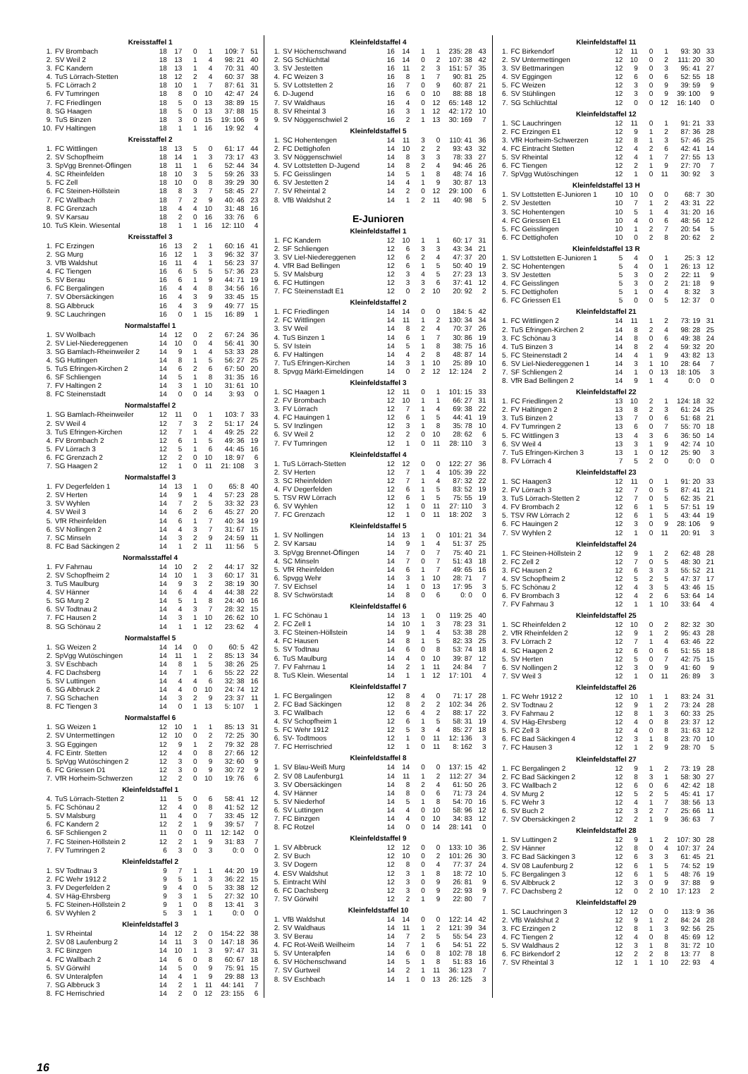| Kreisstaffel 1 | | | | | | | |
| --- | --- | --- | --- | --- | --- | --- | --- |
| 1. | FV Brombach | 18 | 17 | 0 | 1 | 109: 7 | 51 |
| 2. | SV Weil 2 | 18 | 13 | 1 | 4 | 98: 21 | 40 |
| 3. | FC Kandern | 18 | 13 | 1 | 4 | 70: 31 | 40 |
| 4. | TuS Lörrach-Stetten | 18 | 12 | 2 | 4 | 60: 37 | 38 |
| 5. | FC Lörrach 2 | 18 | 10 | 1 | 7 | 87: 61 | 31 |
| 6. | FV Tumringen | 18 | 8 | 0 | 10 | 42: 47 | 24 |
| 7. | FC Friedlingen | 18 | 5 | 0 | 13 | 38: 89 | 15 |
| 8. | SG Haagen | 18 | 5 | 0 | 13 | 37: 88 | 15 |
| 9. | TuS Binzen | 18 | 3 | 0 | 15 | 19: 106 | 9 |
| 10. | FV Haltingen | 18 | 1 | 1 | 16 | 19: 92 | 4 |
| Kreisstaffel 2 | | | | | | | |
| 1. | FC Wittlingen | 18 | 13 | 5 | 0 | 61: 17 | 44 |
| 2. | SV Schopfheim | 18 | 14 | 1 | 3 | 73: 17 | 43 |
| 3. | SpVgg Brennet-Öflingen | 18 | 11 | 1 | 6 | 52: 44 | 34 |
| 4. | SC Rheinfelden | 18 | 10 | 3 | 5 | 59: 26 | 33 |
| 5. | FC Zell | 18 | 10 | 0 | 8 | 39: 29 | 30 |
| 6. | FC Steinen-Höllstein | 18 | 8 | 3 | 7 | 58: 45 | 27 |
| 7. | FC Wallbach | 18 | 7 | 2 | 9 | 40: 46 | 23 |
| 8. | FC Grenzach | 18 | 4 | 4 | 10 | 31: 48 | 16 |
| 9. | SV Karsau | 18 | 2 | 0 | 16 | 33: 76 | 6 |
| 10. | TuS Klein. Wiesental | 18 | 1 | 1 | 16 | 12: 110 | 4 |
| Kreisstaffel 3 | | | | | | | |
| 1. | FC Erzingen | 16 | 13 | 2 | 1 | 60: 16 | 41 |
| 2. | SG Murg | 16 | 12 | 1 | 3 | 96: 32 | 37 |
| 3. | VfB Waldshut | 16 | 11 | 4 | 1 | 56: 23 | 37 |
| 4. | FC Tiengen | 16 | 6 | 5 | 5 | 57: 36 | 23 |
| 5. | SV Berau | 16 | 6 | 1 | 9 | 44: 71 | 19 |
| 6. | FC Bergalingen | 16 | 4 | 4 | 8 | 34: 56 | 16 |
| 7. | SV Obersäckingen | 16 | 4 | 3 | 9 | 33: 45 | 15 |
| 8. | SG Albbruck | 16 | 4 | 3 | 9 | 49: 77 | 15 |
| 9. | SC Lauchringen | 16 | 0 | 1 | 15 | 16: 89 | 1 |
| Normalstaffel 1 | | | | | | | |
| 1. | SV Wollbach | 14 | 12 | 0 | 2 | 67: 24 | 36 |
| 2. | SV Liel-Niedereggenen | 14 | 10 | 0 | 4 | 56: 41 | 30 |
| 3. | SG Bamlach-Rheinweiler 2 | 14 | 9 | 1 | 4 | 53: 33 | 28 |
| 4. | SG Huttingen | 14 | 8 | 1 | 5 | 56: 27 | 25 |
| 5. | TuS Efringen-Kirchen 2 | 14 | 6 | 2 | 6 | 67: 50 | 20 |
| 6. | SF Schliengen | 14 | 5 | 1 | 8 | 31: 35 | 16 |
| 7. | FV Haltingen 2 | 14 | 3 | 1 | 10 | 31: 61 | 10 |
| 8. | FC Steinenstadt | 14 | 0 | 0 | 14 | 3: 93 | 0 |
| Normalstaffel 2 | | | | | | | |
| 1. | SG Bamlach-Rheinweiler | 12 | 11 | 0 | 1 | 103: 7 | 33 |
| 2. | SV Weil 4 | 12 | 7 | 3 | 2 | 51: 17 | 24 |
| 3. | TuS Efringen-Kirchen | 12 | 7 | 1 | 4 | 49: 25 | 22 |
| 4. | FV Brombach 2 | 12 | 6 | 1 | 5 | 49: 36 | 19 |
| 5. | FV Lörrach 3 | 12 | 5 | 1 | 6 | 44: 45 | 16 |
| 6. | FC Grenzach 2 | 12 | 2 | 0 | 10 | 18: 97 | 6 |
| 7. | SG Haagen 2 | 12 | 1 | 0 | 11 | 21: 108 | 3 |
| Normalstaffel 3 | | | | | | | |
| 1. | FV Degerfelden 1 | 14 | 13 | 1 | 0 | 65: 8 | 40 |
| 2. | SV Herten | 14 | 9 | 1 | 4 | 57: 23 | 28 |
| 3. | SV Wyhlen | 14 | 7 | 2 | 5 | 33: 32 | 23 |
| 4. | SV Weil 3 | 14 | 6 | 2 | 6 | 45: 27 | 20 |
| 5. | VfR Rheinfelden | 14 | 6 | 1 | 7 | 40: 34 | 19 |
| 6. | SV Nollingen 2 | 14 | 4 | 3 | 7 | 31: 67 | 15 |
| 7. | SC Minseln | 14 | 3 | 2 | 9 | 24: 59 | 11 |
| 8. | FC Bad Säckingen 2 | 14 | 1 | 2 | 11 | 11: 56 | 5 |
| Normalsstaffel 4 | | | | | | | |
| 1. | FV Fahrnau | 14 | 10 | 2 | 2 | 44: 17 | 32 |
| 2. | SV Schopfheim 2 | 14 | 10 | 1 | 3 | 60: 17 | 31 |
| 3. | TuS Maulburg | 14 | 9 | 3 | 2 | 38: 19 | 30 |
| 4. | SV Hänner | 14 | 6 | 4 | 4 | 44: 38 | 22 |
| 5. | SG Murg 2 | 14 | 5 | 1 | 8 | 24: 40 | 16 |
| 6. | SV Todtnau 2 | 14 | 4 | 3 | 7 | 28: 32 | 15 |
| 7. | FC Hausen 2 | 14 | 3 | 1 | 10 | 26: 62 | 10 |
| 8. | SG Schönau 2 | 14 | 1 | 1 | 12 | 23: 62 | 4 |
| Normalstaffel 5 | | | | | | | |
| 1. | SG Weizen 2 | 14 | 14 | 0 | 0 | 60: 5 | 42 |
| 2. | SpVgg Wutöschingen | 14 | 11 | 1 | 2 | 85: 13 | 34 |
| 3. | SV Eschbach | 14 | 8 | 1 | 5 | 38: 26 | 25 |
| 4. | FC Dachsberg | 14 | 7 | 1 | 6 | 55: 22 | 22 |
| 5. | SV Luttingen | 14 | 4 | 4 | 6 | 32: 38 | 16 |
| 6. | SG Albbruck 2 | 14 | 4 | 0 | 10 | 24: 74 | 12 |
| 7. | SG Schachen | 14 | 3 | 2 | 9 | 23: 37 | 11 |
| 8. | FC Tiengen 3 | 14 | 0 | 1 | 13 | 5: 107 | 1 |
| Normalstaffel 6 | | | | | | | |
| 1. | SG Weizen 1 | 12 | 10 | 1 | 1 | 85: 13 | 31 |
| 2. | SV Untermettingen | 12 | 10 | 0 | 2 | 72: 25 | 30 |
| 3. | SG Eggingen | 12 | 9 | 1 | 2 | 79: 32 | 28 |
| 4. | FC Eintr. Stetten | 12 | 4 | 0 | 8 | 27: 66 | 12 |
| 5. | SpVgg Wutöschingen 2 | 12 | 3 | 0 | 9 | 32: 60 | 9 |
| 6. | FC Griessen D1 | 12 | 3 | 0 | 9 | 30: 72 | 9 |
| 7. | VfR Horheim-Schwerzen | 12 | 2 | 0 | 10 | 19: 76 | 6 |
| Kleinfeldstaffel 1 | | | | | | | |
| 4. | TuS Lörrach-Stetten 2 | 11 | 5 | 0 | 6 | 58: 41 | 12 |
| 5. | FC Schönau 2 | 12 | 4 | 0 | 8 | 41: 52 | 12 |
| 5. | SV Malsburg | 11 | 4 | 0 | 7 | 33: 45 | 12 |
| 6. | FC Kandern 2 | 12 | 2 | 1 | 9 | 39: 57 | 7 |
| 6. | SF Schliengen 2 | 11 | 0 | 0 | 11 | 12: 142 | 0 |
| 7. | FC Steinen-Höllstein 2 | 12 | 2 | 1 | 9 | 31: 83 | 7 |
| 7. | FV Tumringen 2 | 6 | 3 | 0 | 3 | 0: 0 | 0 |
| Kleinfeldstaffel 2 | | | | | | | |
| 1. | SV Todtnau 3 | 9 | 7 | 1 | 1 | 44: 20 | 19 |
| 2. | FC Wehr 1912 2 | 9 | 5 | 1 | 3 | 36: 22 | 15 |
| 3. | FV Degerfelden 2 | 9 | 4 | 0 | 5 | 33: 38 | 12 |
| 4. | SV Häg-Ehrsberg | 9 | 3 | 1 | 5 | 27: 32 | 10 |
| 5. | FC Steinen-Höllstein 2 | 9 | 1 | 0 | 8 | 13: 41 | 3 |
| 6. | SV Wyhlen 2 | 5 | 3 | 1 | 1 | 0: 0 | 0 |
| Kleinfeldstaffel 3 | | | | | | | |
| 1. | SV Rheintal | 14 | 12 | 2 | 0 | 154: 22 | 38 |
| 2. | SV 08 Laufenburg 2 | 14 | 11 | 3 | 0 | 147: 18 | 36 |
| 3. | FC Binzgen | 14 | 10 | 1 | 3 | 97: 47 | 31 |
| 4. | FC Wallbach 2 | 14 | 6 | 0 | 8 | 60: 67 | 18 |
| 5. | SV Görwihl | 14 | 5 | 0 | 9 | 75: 91 | 15 |
| 6. | SV Unteralpfen | 14 | 4 | 1 | 9 | 29: 88 | 13 |
| 7. | SG Albbruck 3 | 14 | 2 | 1 | 11 | 44: 141 | 7 |
| 8. | FC Herrischried | 14 | 2 | 0 | 12 | 23: 155 | 6 |
| Kleinfeldstaffel 4 | | | | | | | |
| --- | --- | --- | --- | --- | --- | --- | --- |
| 1. | SV Höchenschwand | 16 | 14 | 1 | 1 | 235: 28 | 43 |
| 2. | SG Schlüchttal | 16 | 14 | 0 | 2 | 107: 38 | 42 |
| 3. | SV Jestetten | 16 | 11 | 2 | 3 | 151: 57 | 35 |
| 4. | FC Weizen 3 | 16 | 8 | 1 | 7 | 90: 81 | 25 |
| 5. | SV Lottstetten 2 | 16 | 7 | 0 | 9 | 60: 87 | 21 |
| 6. | D-Jugend | 16 | 6 | 0 | 10 | 88: 88 | 18 |
| 7. | SV Waldhaus | 16 | 4 | 0 | 12 | 65: 148 | 12 |
| 8. | SV Rheintal 3 | 16 | 3 | 1 | 12 | 42: 172 | 10 |
| 9. | SV Nöggenschwiel 2 | 16 | 2 | 1 | 13 | 30: 169 | 7 |
| Kleinfeldstaffel 5 | | | | | | | |
| 1. | SC Hohentengen | 14 | 11 | 3 | 0 | 110: 41 | 36 |
| 2. | FC Dettighofen | 14 | 10 | 2 | 2 | 93: 43 | 32 |
| 3. | SV Nöggenschwiel | 14 | 8 | 3 | 3 | 78: 33 | 27 |
| 4. | SV Lottstetten D-Jugend | 14 | 8 | 2 | 4 | 94: 46 | 26 |
| 5. | FC Geisslingen | 14 | 5 | 1 | 8 | 48: 74 | 16 |
| 6. | SV Jestetten 2 | 14 | 4 | 1 | 9 | 30: 87 | 13 |
| 7. | SV Rheintal 2 | 14 | 2 | 0 | 12 | 29: 100 | 6 |
| 8. | VfB Waldshut 2 | 14 | 1 | 2 | 11 | 40: 98 | 5 |
| E-Junioren | | | | | | | |
| Kleinfeldstaffel 1 | | | | | | | |
| 1. | FC Kandern | 12 | 10 | 1 | 1 | 60: 17 | 31 |
| 2. | SF Schliengen | 12 | 6 | 3 | 3 | 43: 34 | 21 |
| 3. | SV Liel-Niedereggenen | 12 | 6 | 2 | 4 | 47: 37 | 20 |
| 4. | VfR Bad Bellingen | 12 | 6 | 1 | 5 | 50: 40 | 19 |
| 5. | SV Malsburg | 12 | 3 | 4 | 5 | 27: 23 | 13 |
| 6. | FC Huttingen | 12 | 3 | 3 | 6 | 37: 41 | 12 |
| 7. | FC Steinenstadt E1 | 12 | 0 | 2 | 10 | 20: 92 | 2 |
| Kleinfeldstaffel 2 | | | | | | | |
| 1. | FC Friedlingen | 14 | 14 | 0 | 0 | 184: 5 | 42 |
| 2. | FC Wittlingen | 14 | 11 | 1 | 2 | 130: 34 | 34 |
| 3. | SV Weil | 14 | 8 | 2 | 4 | 70: 37 | 26 |
| 4. | TuS Binzen 1 | 14 | 6 | 1 | 7 | 30: 86 | 19 |
| 5. | SV Istein | 14 | 5 | 1 | 8 | 38: 75 | 16 |
| 6. | FV Haltingen | 14 | 4 | 2 | 8 | 48: 87 | 14 |
| 7. | TuS Efringen-Kirchen | 14 | 3 | 1 | 10 | 25: 89 | 10 |
| 8. | Spvgg Märkt-Eimeldingen | 14 | 0 | 2 | 12 | 12: 124 | 2 |
| Kleinfeldstaffel 3 | | | | | | | |
| 1. | SC Haagen 1 | 12 | 11 | 0 | 1 | 101: 15 | 33 |
| 2. | FV Brombach | 12 | 10 | 1 | 1 | 66: 27 | 31 |
| 3. | FV Lörrach | 12 | 7 | 1 | 4 | 69: 38 | 22 |
| 4. | FC Hauingen 1 | 12 | 6 | 1 | 5 | 44: 41 | 19 |
| 5. | SV Inzlingen | 12 | 3 | 1 | 8 | 35: 78 | 10 |
| 6. | SV Weil 2 | 12 | 2 | 0 | 10 | 28: 62 | 6 |
| 7. | FV Tumringen | 12 | 1 | 0 | 11 | 28: 110 | 3 |
| Kleinfeldstaffel 4 | | | | | | | |
| 1. | TuS Lörrach-Stetten | 12 | 12 | 0 | 0 | 122: 27 | 36 |
| 2. | SV Herten | 12 | 7 | 1 | 4 | 105: 39 | 22 |
| 3. | SC Rheinfelden | 12 | 7 | 1 | 4 | 87: 32 | 22 |
| 4. | FV Degerfelden | 12 | 6 | 1 | 5 | 83: 52 | 19 |
| 5. | TSV RW Lörrach | 12 | 6 | 1 | 5 | 75: 55 | 19 |
| 6. | SV Wyhlen | 12 | 1 | 0 | 11 | 27: 110 | 3 |
| 7. | FC Grenzach | 12 | 1 | 0 | 11 | 18: 202 | 3 |
| Kleinfeldstaffel 5 | | | | | | | |
| 1. | SV Nollingen | 14 | 13 | 1 | 0 | 101: 21 | 34 |
| 2. | SV Karsau | 14 | 9 | 1 | 4 | 51: 37 | 25 |
| 3. | SpVgg Brennet-Öflingen | 14 | 7 | 0 | 7 | 75: 40 | 21 |
| 4. | SC Minseln | 14 | 7 | 0 | 7 | 51: 43 | 18 |
| 5. | VfR Rheinfelden | 14 | 6 | 1 | 7 | 49: 65 | 16 |
| 6. | Spvgg Wehr | 14 | 3 | 1 | 10 | 28: 71 | 7 |
| 7. | SV Eichsel | 14 | 1 | 0 | 13 | 17: 95 | 3 |
| 8. | SV Schwörstadt | 14 | 8 | 0 | 6 | 0: 0 | 0 |
| Kleinfeldstaffel 6 | | | | | | | |
| 1. | FC Schönau 1 | 14 | 13 | 1 | 0 | 119: 25 | 40 |
| 2. | FC Zell 1 | 14 | 10 | 1 | 3 | 78: 23 | 31 |
| 3. | FC Steinen-Höllstein | 14 | 9 | 1 | 4 | 53: 38 | 28 |
| 4. | FC Hausen | 14 | 8 | 1 | 5 | 82: 33 | 25 |
| 5. | SV Todtnau | 14 | 6 | 0 | 8 | 53: 74 | 18 |
| 6. | TuS Maulburg | 14 | 4 | 0 | 10 | 39: 87 | 12 |
| 7. | FV Fahrnau 1 | 14 | 2 | 1 | 11 | 24: 84 | 7 |
| 8. | TuS Klein. Wiesental | 14 | 1 | 1 | 12 | 17: 101 | 4 |
| Kleinfeldstaffel 7 | | | | | | | |
| 1. | FC Bergalingen | 12 | 8 | 4 | 0 | 71: 17 | 28 |
| 2. | FC Bad Säckingen | 12 | 8 | 2 | 2 | 102: 34 | 26 |
| 3. | FC Wallbach | 12 | 6 | 4 | 2 | 88: 17 | 22 |
| 4. | SV Schopfheim 1 | 12 | 6 | 1 | 5 | 58: 31 | 19 |
| 5. | FC Wehr 1912 | 12 | 5 | 3 | 4 | 85: 27 | 18 |
| 6. | SV- Todtmoos | 12 | 1 | 0 | 11 | 12: 136 | 3 |
| 7. | FC Herrischried | 12 | 1 | 0 | 11 | 8: 162 | 3 |
| Kleinfeldstaffel 8 | | | | | | | |
| 1. | SV Blau-Weiß Murg | 14 | 14 | 0 | 0 | 137: 15 | 42 |
| 2. | SV 08 Laufenburg1 | 14 | 11 | 1 | 2 | 112: 27 | 34 |
| 3. | SV Obersäckingen | 14 | 8 | 2 | 4 | 61: 50 | 26 |
| 4. | SV Hänner | 14 | 8 | 0 | 6 | 71: 73 | 24 |
| 5. | SV Niederhof | 14 | 5 | 1 | 8 | 54: 70 | 16 |
| 6. | SV Luttingen | 14 | 4 | 0 | 10 | 58: 96 | 12 |
| 7. | FC Binzgen | 14 | 4 | 0 | 10 | 34: 83 | 12 |
| 8. | FC Rotzel | 14 | 0 | 0 | 14 | 28: 141 | 0 |
| Kleinfeldstaffel 9 | | | | | | | |
| 1. | SV Albbruck | 12 | 12 | 0 | 0 | 133: 10 | 36 |
| 2. | SV Buch | 12 | 10 | 0 | 2 | 101: 26 | 30 |
| 3. | SV Dogern | 12 | 8 | 0 | 4 | 77: 37 | 24 |
| 4. | ESV Waldshut | 12 | 3 | 1 | 8 | 18: 72 | 10 |
| 5. | Eintracht Wihl | 12 | 3 | 0 | 9 | 26: 81 | 9 |
| 6. | FC Dachsberg | 12 | 3 | 0 | 9 | 22: 93 | 9 |
| 7. | SV Görwihl | 12 | 2 | 1 | 9 | 22: 80 | 7 |
| Kleinfeldstaffel 10 | | | | | | | |
| 1. | VfB Waldshut | 14 | 14 | 0 | 0 | 122: 14 | 42 |
| 2. | SV Waldhaus | 14 | 11 | 1 | 2 | 121: 39 | 34 |
| 3. | SV Berau | 14 | 7 | 2 | 5 | 55: 54 | 23 |
| 4. | FC Rot-Weiß Weilheim | 14 | 7 | 1 | 6 | 54: 51 | 22 |
| 5. | SV Unteralpfen | 14 | 6 | 0 | 8 | 102: 78 | 18 |
| 6. | SV Höchenschwand | 14 | 5 | 1 | 8 | 51: 83 | 16 |
| 7. | SV Gurtweil | 14 | 2 | 1 | 11 | 36: 123 | 7 |
| 8. | SV Eschbach | 14 | 1 | 0 | 13 | 26: 125 | 3 |
| Kleinfeldstaffel 11 | | | | | | | |
| --- | --- | --- | --- | --- | --- | --- | --- |
| 1. | FC Birkendorf | 12 | 11 | 0 | 1 | 93: 30 | 33 |
| 2. | SV Untermettingen | 12 | 10 | 0 | 2 | 111: 20 | 30 |
| 3. | SV Bettmaringen | 12 | 9 | 0 | 3 | 95: 41 | 27 |
| 4. | SV Eggingen | 12 | 6 | 0 | 6 | 52: 55 | 18 |
| 5. | FC Weizen | 12 | 3 | 0 | 9 | 39: 59 | 9 |
| 6. | SV Stühlingen | 12 | 3 | 0 | 9 | 39: 100 | 9 |
| 7. | SG Schlüchttal | 12 | 0 | 0 | 12 | 16: 140 | 0 |
| Kleinfeldstaffel 12 | | | | | | | |
| 1. | SC Lauchringen | 12 | 11 | 0 | 1 | 91: 21 | 33 |
| 2. | FC Erzingen E1 | 12 | 9 | 1 | 2 | 87: 36 | 28 |
| 3. | VfR Horheim-Schwerzen | 12 | 8 | 1 | 3 | 57: 46 | 25 |
| 4. | FC Eintracht Stetten | 12 | 4 | 2 | 6 | 42: 41 | 14 |
| 5. | SV Rheintal | 12 | 4 | 1 | 7 | 27: 55 | 13 |
| 6. | FC Tiengen | 12 | 2 | 1 | 9 | 27: 70 | 7 |
| 7. | SpVgg Wutöschingen | 12 | 1 | 0 | 11 | 30: 92 | 3 |
| Kleinfeldstaffel 13 H | | | | | | | |
| 1. | SV Lottstetten E-Junioren 1 | 10 | 10 | 0 | 0 | 68: 7 | 30 |
| 2. | SV Jestetten | 10 | 7 | 1 | 2 | 43: 31 | 22 |
| 3. | SC Hohentengen | 10 | 5 | 1 | 4 | 31: 20 | 16 |
| 4. | FC Griessen E1 | 10 | 4 | 0 | 6 | 48: 56 | 12 |
| 5. | FC Geisslingen | 10 | 1 | 2 | 7 | 20: 54 | 5 |
| 6. | FC Dettighofen | 10 | 0 | 2 | 8 | 20: 62 | 2 |
| Kleinfeldstaffel 13 R | | | | | | | |
| 1. | SV Lottstetten E-Junioren 1 | 5 | 4 | 0 | 1 | 25: 3 | 12 |
| 2. | SC Hohentengen | 5 | 4 | 0 | 1 | 26: 13 | 12 |
| 3. | SV Jestetten | 5 | 3 | 0 | 2 | 22: 11 | 9 |
| 4. | FC Geisslingen | 5 | 3 | 0 | 2 | 21: 18 | 9 |
| 5. | FC Dettighofen | 5 | 1 | 0 | 4 | 8: 32 | 3 |
| 6. | FC Griessen E1 | 5 | 0 | 0 | 5 | 12: 37 | 0 |
| Kleinfeldstaffel 21 | | | | | | | |
| 1. | FC Wittlingen 2 | 14 | 11 | 1 | 2 | 73: 19 | 31 |
| 2. | TuS Efringen-Kirchen 2 | 14 | 8 | 2 | 4 | 98: 28 | 25 |
| 3. | FC Schönau 3 | 14 | 8 | 0 | 6 | 49: 38 | 24 |
| 4. | TuS Binzen 3 | 14 | 8 | 2 | 4 | 59: 32 | 20 |
| 5. | FC Steinenstadt 2 | 14 | 4 | 1 | 9 | 43: 82 | 13 |
| 6. | SV Liel-Niedereggenen 1 | 14 | 3 | 1 | 10 | 28: 64 | 7 |
| 7. | SF Schliengen 2 | 14 | 1 | 0 | 13 | 18: 105 | 3 |
| 8. | VfR Bad Bellingen 2 | 14 | 9 | 1 | 4 | 0: 0 | 0 |
| Kleinfeldstaffel 22 | | | | | | | |
| 1. | FC Friedlingen 2 | 13 | 10 | 2 | 1 | 124: 18 | 32 |
| 2. | FV Haltingen 2 | 13 | 8 | 2 | 3 | 61: 24 | 25 |
| 3. | TuS Binzen 2 | 13 | 7 | 0 | 6 | 51: 68 | 21 |
| 4. | FV Tumringen 2 | 13 | 6 | 0 | 7 | 55: 70 | 18 |
| 5. | FC Wittlingen 3 | 13 | 4 | 3 | 6 | 36: 50 | 14 |
| 6. | SV Weil 4 | 13 | 3 | 1 | 9 | 42: 74 | 10 |
| 7. | TuS Efringen-Kirchen 3 | 13 | 1 | 0 | 12 | 25: 90 | 3 |
| 8. | FV Lörrach 4 | 7 | 5 | 2 | 0 | 0: 0 | 0 |
| Kleinfeldstaffel 23 | | | | | | | |
| 1. | SC Haagen3 | 12 | 11 | 0 | 1 | 91: 20 | 33 |
| 2. | FV Lörrach 3 | 12 | 7 | 0 | 5 | 87: 41 | 21 |
| 3. | TuS Lörrach-Stetten 2 | 12 | 7 | 0 | 5 | 62: 35 | 21 |
| 4. | FV Brombach 2 | 12 | 6 | 1 | 5 | 57: 51 | 19 |
| 5. | TSV RW Lörrach 2 | 12 | 6 | 1 | 5 | 43: 44 | 19 |
| 6. | FC Hauingen 2 | 12 | 3 | 0 | 9 | 28: 106 | 9 |
| 7. | SV Wyhlen 2 | 12 | 1 | 0 | 11 | 20: 91 | 3 |
| Kleinfeldstaffel 24 | | | | | | | |
| 1. | FC Steinen-Höllstein 2 | 12 | 9 | 1 | 2 | 62: 48 | 28 |
| 2. | FC Zell 2 | 12 | 7 | 0 | 5 | 48: 30 | 21 |
| 3. | FC Hausen 2 | 12 | 6 | 3 | 3 | 55: 52 | 21 |
| 4. | SV Schopfheim 2 | 12 | 5 | 2 | 5 | 47: 37 | 17 |
| 5. | FC Schönau 2 | 12 | 4 | 3 | 5 | 43: 46 | 15 |
| 6. | FV Brombach 3 | 12 | 4 | 2 | 6 | 53: 64 | 14 |
| 7. | FV Fahrnau 3 | 12 | 1 | 1 | 10 | 33: 64 | 4 |
| Kleinfeldstaffel 25 | | | | | | | |
| 1. | SC Rheinfelden 2 | 12 | 10 | 0 | 2 | 82: 32 | 30 |
| 2. | VfR Rheinfelden 2 | 12 | 9 | 1 | 2 | 95: 43 | 28 |
| 3. | FV Lörrach 2 | 12 | 7 | 1 | 4 | 63: 46 | 22 |
| 4. | SC Haagen 2 | 12 | 6 | 0 | 6 | 51: 55 | 18 |
| 5. | SV Herten | 12 | 5 | 0 | 7 | 42: 75 | 15 |
| 6. | SV Nollingen 2 | 12 | 3 | 0 | 9 | 41: 60 | 9 |
| 7. | SV Weil 3 | 12 | 1 | 0 | 11 | 26: 89 | 3 |
| Kleinfeldstaffel 26 | | | | | | | |
| 1. | FC Wehr 1912 2 | 12 | 10 | 1 | 1 | 83: 24 | 31 |
| 2. | SV Todtnau 2 | 12 | 9 | 1 | 2 | 73: 24 | 28 |
| 3. | FV Fahrnau 2 | 12 | 8 | 1 | 3 | 60: 33 | 25 |
| 4. | SV Häg-Ehrsberg | 12 | 4 | 0 | 8 | 23: 37 | 12 |
| 5. | FC Zell 3 | 12 | 4 | 0 | 8 | 31: 63 | 12 |
| 6. | FC Bad Säckingen 4 | 12 | 3 | 1 | 8 | 23: 70 | 10 |
| 7. | FC Hausen 3 | 12 | 1 | 2 | 9 | 28: 70 | 5 |
| Kleinfeldstaffel 27 | | | | | | | |
| 1. | FC Bergalingen 2 | 12 | 9 | 1 | 2 | 73: 19 | 28 |
| 2. | FC Bad Säckingen 2 | 12 | 8 | 3 | 1 | 58: 30 | 27 |
| 3. | FC Wallbach 2 | 12 | 6 | 0 | 6 | 42: 42 | 18 |
| 4. | SV Murg 2 | 12 | 5 | 2 | 5 | 45: 41 | 17 |
| 5. | FC Wehr 3 | 12 | 4 | 1 | 7 | 38: 56 | 13 |
| 6. | SV Buch 2 | 12 | 3 | 2 | 7 | 25: 66 | 11 |
| 7. | SV Obersäckingen 2 | 12 | 2 | 1 | 9 | 36: 63 | 7 |
| Kleinfeldstaffel 28 | | | | | | | |
| 1. | SV Luttingen 2 | 12 | 9 | 1 | 2 | 107: 30 | 28 |
| 2. | SV Hänner | 12 | 8 | 0 | 4 | 107: 37 | 24 |
| 3. | FC Bad Säckingen 3 | 12 | 6 | 3 | 3 | 61: 45 | 21 |
| 4. | SV 08 Laufenburg 2 | 12 | 6 | 1 | 5 | 74: 52 | 19 |
| 5. | FC Bergalingen 3 | 12 | 6 | 1 | 5 | 48: 76 | 19 |
| 6. | SV Albbruck 2 | 12 | 3 | 0 | 9 | 37: 88 | 9 |
| 7. | FC Dachsberg 2 | 12 | 0 | 2 | 10 | 17: 123 | 2 |
| Kleinfeldstaffel 29 | | | | | | | |
| 1. | SC Lauchringen 3 | 12 | 12 | 0 | 0 | 113: 9 | 36 |
| 2. | VfB Waldshut 2 | 12 | 9 | 1 | 2 | 84: 24 | 28 |
| 3. | FC Erzingen 2 | 12 | 8 | 1 | 3 | 92: 56 | 25 |
| 4. | FC Tiengen 2 | 12 | 4 | 0 | 8 | 45: 69 | 12 |
| 5. | SV Waldhaus 2 | 12 | 3 | 1 | 8 | 31: 72 | 10 |
| 6. | FC Birkendorf 2 | 12 | 2 | 2 | 8 | 13: 77 | 8 |
| 7. | SV Rheintal 3 | 12 | 1 | 1 | 10 | 22: 93 | 4 |
16